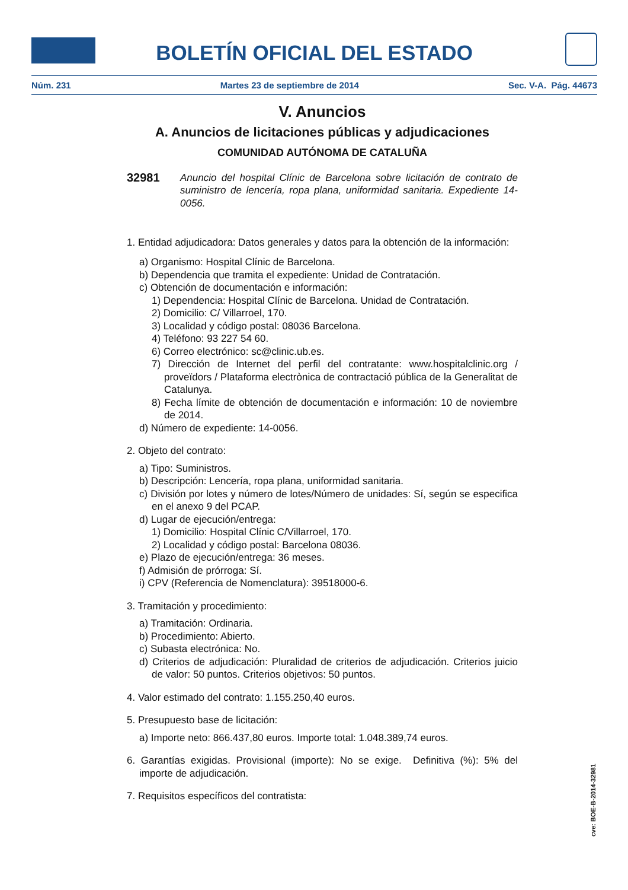BOLETÍN OFICIAL DEL ESTADO
Núm. 231 Martes 23 de septiembre de 2014 Sec. V-A. Pág. 44673
V. Anuncios
A. Anuncios de licitaciones públicas y adjudicaciones
COMUNIDAD AUTÓNOMA DE CATALUÑA
32981 Anuncio del hospital Clínic de Barcelona sobre licitación de contrato de suministro de lencería, ropa plana, uniformidad sanitaria. Expediente 14-0056.
1. Entidad adjudicadora: Datos generales y datos para la obtención de la información:
a) Organismo: Hospital Clínic de Barcelona.
b) Dependencia que tramita el expediente: Unidad de Contratación.
c) Obtención de documentación e información:
1) Dependencia: Hospital Clínic de Barcelona. Unidad de Contratación.
2) Domicilio: C/ Villarroel, 170.
3) Localidad y código postal: 08036 Barcelona.
4) Teléfono: 93 227 54 60.
6) Correo electrónico: sc@clinic.ub.es.
7) Dirección de Internet del perfil del contratante: www.hospitalclinic.org / proveïdors / Plataforma electrònica de contractació pública de la Generalitat de Catalunya.
8) Fecha límite de obtención de documentación e información: 10 de noviembre de 2014.
d) Número de expediente: 14-0056.
2. Objeto del contrato:
a) Tipo: Suministros.
b) Descripción: Lencería, ropa plana, uniformidad sanitaria.
c) División por lotes y número de lotes/Número de unidades: Sí, según se especifica en el anexo 9 del PCAP.
d) Lugar de ejecución/entrega:
1) Domicilio: Hospital Clínic C/Villarroel, 170.
2) Localidad y código postal: Barcelona 08036.
e) Plazo de ejecución/entrega: 36 meses.
f) Admisión de prórroga: Sí.
i) CPV (Referencia de Nomenclatura): 39518000-6.
3. Tramitación y procedimiento:
a) Tramitación: Ordinaria.
b) Procedimiento: Abierto.
c) Subasta electrónica: No.
d) Criterios de adjudicación: Pluralidad de criterios de adjudicación. Criterios juicio de valor: 50 puntos. Criterios objetivos: 50 puntos.
4. Valor estimado del contrato: 1.155.250,40 euros.
5. Presupuesto base de licitación:
a) Importe neto: 866.437,80 euros. Importe total: 1.048.389,74 euros.
6. Garantías exigidas. Provisional (importe): No se exige. Definitiva (%): 5% del importe de adjudicación.
7. Requisitos específicos del contratista:
cve: BOE-B-2014-32981